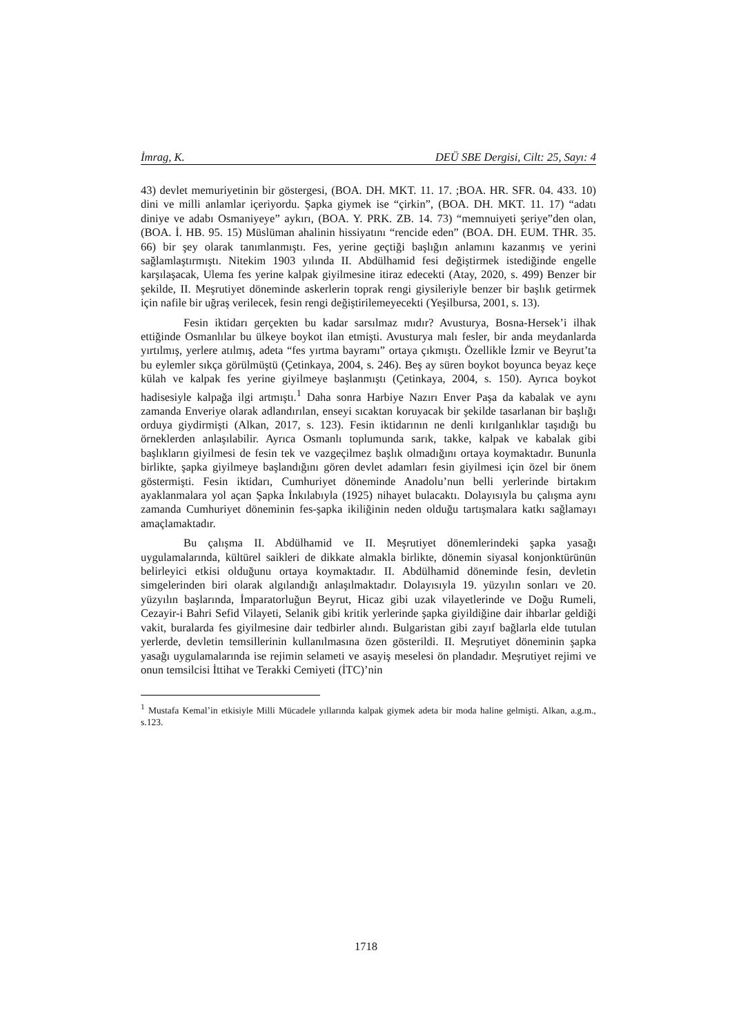İmrag, K. DEÜ SBE Dergisi, Cilt: 25, Sayı: 4
43) devlet memuriyetinin bir göstergesi, (BOA. DH. MKT. 11. 17. ;BOA. HR. SFR. 04. 433. 10) dini ve milli anlamlar içeriyordu. Şapka giymek ise “çirkin”, (BOA. DH. MKT. 11. 17) “adatı diniye ve adabı Osmaniyeye” aykırı, (BOA. Y. PRK. ZB. 14. 73) “memnuiyeti şeriye”den olan, (BOA. İ. HB. 95. 15) Müslüman ahalinin hissiyatını “rencide eden” (BOA. DH. EUM. THR. 35. 66) bir şey olarak tanımlanmıştı. Fes, yerine geçtiği başlığın anlamını kazanmış ve yerini sağlamlaştırmıştı. Nitekim 1903 yılında II. Abdülhamid fesi değiştirmek istediğinde engelle karşılaşacak, Ulema fes yerine kalpak giyilmesine itiraz edecekti (Atay, 2020, s. 499) Benzer bir şekilde, II. Meşrutiyet döneminde askerlerin toprak rengi giysileriyle benzer bir başlık getirmek için nafile bir uğraş verilecek, fesin rengi değiştirilemeyecekti (Yeşilbursa, 2001, s. 13).
Fesin iktidarı gerçekten bu kadar sarsılmaz mıdır? Avusturya, Bosna-Hersek’i ilhak ettiğinde Osmanlılar bu ülkeye boykot ilan etmişti. Avusturya malı fesler, bir anda meydanlarda yırtılmış, yerlere atılmış, adeta “fes yırtma bayramı” ortaya çıkmıştı. Özellikle İzmir ve Beyrut’ta bu eylemler sıkça görülmüştü (Çetinkaya, 2004, s. 246). Beş ay süren boykot boyunca beyaz keçe külah ve kalpak fes yerine giyilmeye başlanmıştı (Çetinkaya, 2004, s. 150). Ayrıca boykot hadisesiyle kalpağa ilgi artmıştı.<sup>1</sup> Daha sonra Harbiye Nazırı Enver Paşa da kabalak ve aynı zamanda Enveriye olarak adlandırılan, enseyi sıcaktan koruyacak bir şekilde tasarlanan bir başlığı orduya giydirmişti (Alkan, 2017, s. 123). Fesin iktidarının ne denli kırılganlıklar taşıdığı bu örneklerden anlaşılabilir. Ayrıca Osmanlı toplumunda sarık, takke, kalpak ve kabalak gibi başlıkların giyilmesi de fesin tek ve vazgeçilmez başlık olmadığını ortaya koymaktadır. Bununla birlikte, şapka giyilmeye başlandığını gören devlet adamları fesin giyilmesi için özel bir önem göstermişti. Fesin iktidarı, Cumhuriyet döneminde Anadolu’nun belli yerlerinde birtakım ayaklanmalara yol açan Şapka İnkılabıyla (1925) nihayet bulacaktı. Dolayısıyla bu çalışma aynı zamanda Cumhuriyet döneminin fes-şapka ikiliğinin neden olduğu tartışmalara katkı sağlamayı amaçlamaktadır.
Bu çalışma II. Abdülhamid ve II. Meşrutiyet dönemlerindeki şapka yasağı uygulamalarında, kültürel saikleri de dikkate almakla birlikte, dönemin siyasal konjonktürünün belirleyici etkisi olduğunu ortaya koymaktadır. II. Abdülhamid döneminde fesin, devletin simgelerinden biri olarak algılandığı anlaşılmaktadır. Dolayısıyla 19. yüzyılın sonları ve 20. yüzyılın başlarında, İmparatorluğun Beyrut, Hicaz gibi uzak vilayetlerinde ve Doğu Rumeli, Cezayir-i Bahri Sefid Vilayeti, Selanik gibi kritik yerlerinde şapka giyildiğine dair ihbarlar geldiği vakit, buralarda fes giyilmesine dair tedbirler alındı. Bulgaristan gibi zayıf bağlarla elde tutulan yerlerde, devletin temsillerinin kullanılmasına özen gösterildi. II. Meşrutiyet döneminin şapka yasağı uygulamalarında ise rejimin selameti ve asayiş meselesi ön plandadır. Meşrutiyet rejimi ve onun temsilcisi İttihat ve Terakki Cemiyeti (İTC)’nin
<sup>1</sup> Mustafa Kemal’in etkisiyle Milli Mücadele yıllarında kalpak giymek adeta bir moda haline gelmişti. Alkan, a.g.m., s.123.
1718